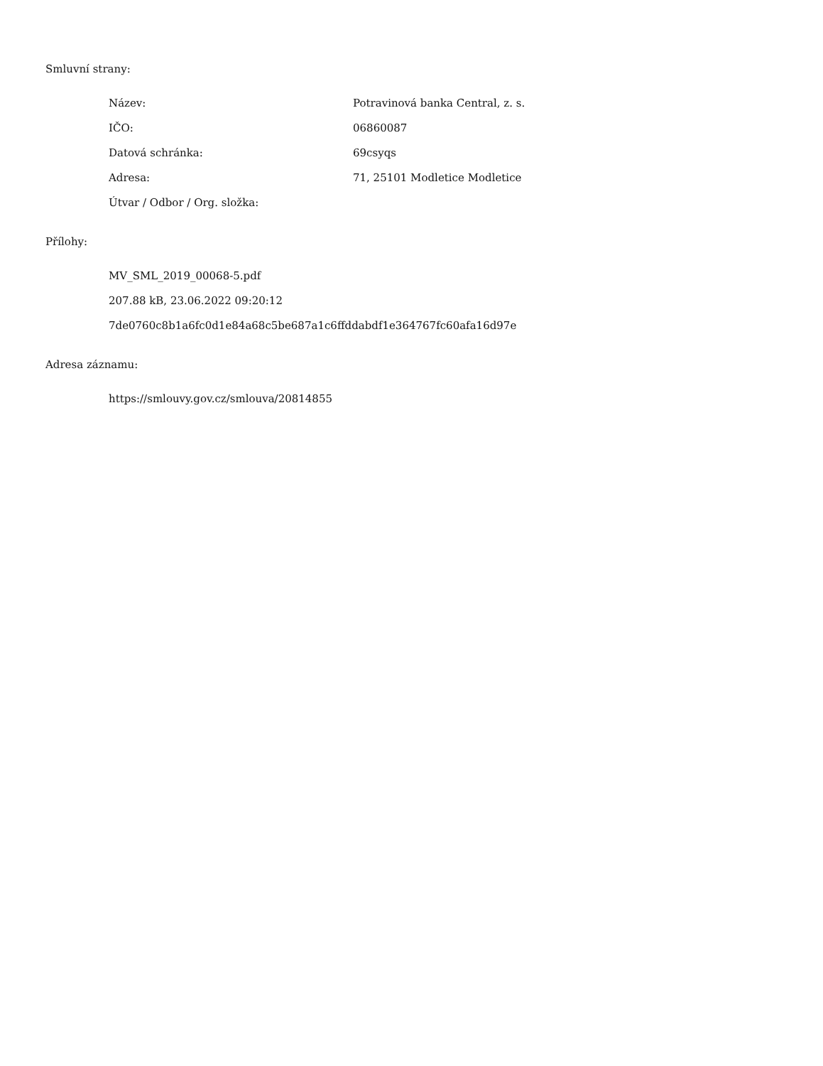Smluvní strany:
Název: Potravinová banka Central, z. s.
IČO: 06860087
Datová schránka: 69csyqs
Adresa: 71, 25101 Modletice Modletice
Útvar / Odbor / Org. složka:
Přílohy:
MV_SML_2019_00068-5.pdf
207.88 kB, 23.06.2022 09:20:12
7de0760c8b1a6fc0d1e84a68c5be687a1c6ffddabdf1e364767fc60afa16d97e
Adresa záznamu:
https://smlouvy.gov.cz/smlouva/20814855